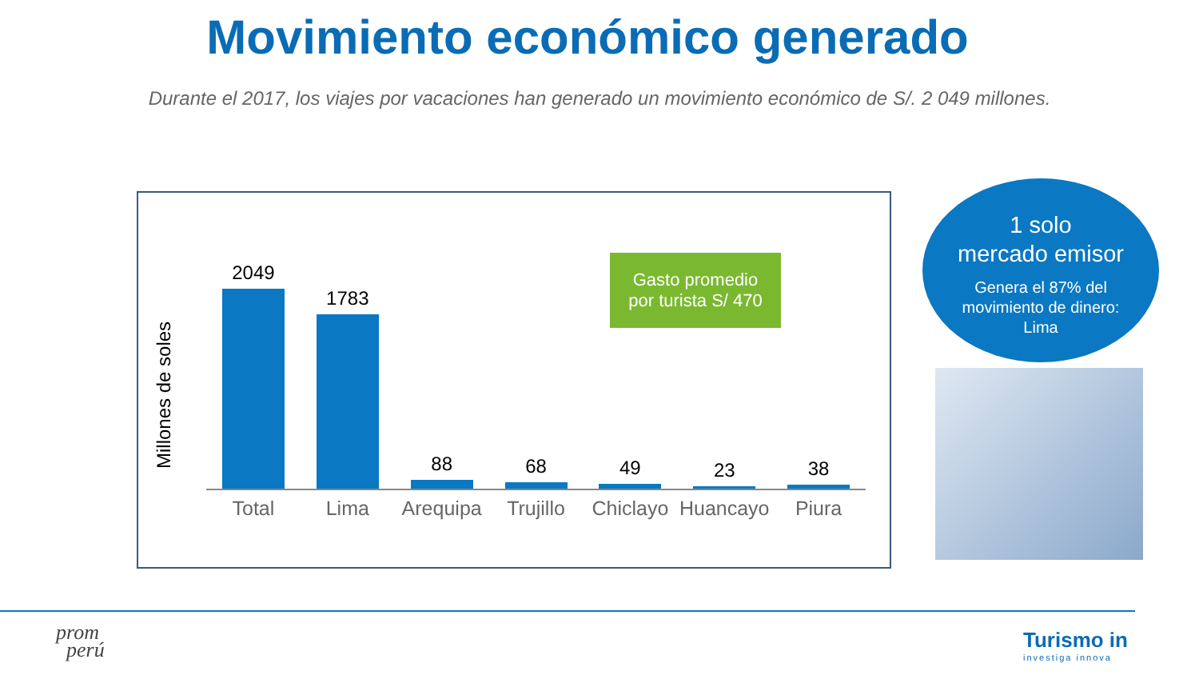Movimiento económico generado
Durante el 2017, los viajes por vacaciones han generado un movimiento económico de S/. 2 049 millones.
Millones de soles
2049
1783
88
68
49
23
38
Total Lima Arequipa Trujillo Chiclayo Huancayo Piura
Gasto promedio
por turista S/ 470
1 solo
mercado emisor
Genera el 87% del
movimiento de dinero:
Lima
prom
perú
Turismo in
investiga innova